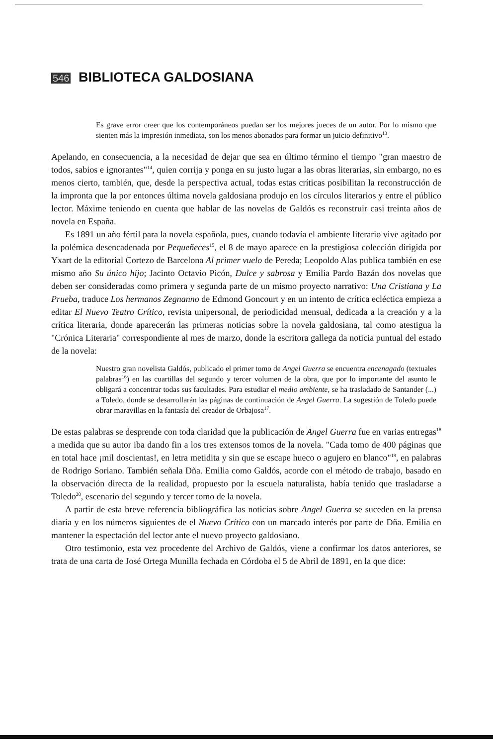546 BIBLIOTECA GALDOSIANA
Es grave error creer que los contemporáneos puedan ser los mejores jueces de un autor. Por lo mismo que sienten más la impresión inmediata, son los menos abonados para formar un juicio definitivo<sup>13</sup>.
Apelando, en consecuencia, a la necesidad de dejar que sea en último término el tiempo "gran maestro de todos, sabios e ignorantes"<sup>14</sup>, quien corrija y ponga en su justo lugar a las obras literarias, sin embargo, no es menos cierto, también, que, desde la perspectiva actual, todas estas críticas posibilitan la reconstrucción de la impronta que la por entonces última novela galdosiana produjo en los círculos literarios y entre el público lector. Máxime teniendo en cuenta que hablar de las novelas de Galdós es reconstruir casi treinta años de novela en España.
Es 1891 un año fértil para la novela española, pues, cuando todavía el ambiente literario vive agitado por la polémica desencadenada por Pequeñeces<sup>15</sup>, el 8 de mayo aparece en la prestigiosa colección dirigida por Yxart de la editorial Cortezo de Barcelona Al primer vuelo de Pereda; Leopoldo Alas publica también en ese mismo año Su único hijo; Jacinto Octavio Picón, Dulce y sabrosa y Emilia Pardo Bazán dos novelas que deben ser consideradas como primera y segunda parte de un mismo proyecto narrativo: Una Cristiana y La Prueba, traduce Los hermanos Zegnanno de Edmond Goncourt y en un intento de crítica ecléctica empieza a editar El Nuevo Teatro Crítico, revista unipersonal, de periodicidad mensual, dedicada a la creación y a la crítica literaria, donde aparecerán las primeras noticias sobre la novela galdosiana, tal como atestigua la "Crónica Literaria" correspondiente al mes de marzo, donde la escritora gallega da noticia puntual del estado de la novela:
Nuestro gran novelista Galdós, publicado el primer tomo de Angel Guerra se encuentra encenagado (textuales palabras<sup>16</sup>) en las cuartillas del segundo y tercer volumen de la obra, que por lo importante del asunto le obligará a concentrar todas sus facultades. Para estudiar el medio ambiente, se ha trasladado de Santander (...) a Toledo, donde se desarrollarán las páginas de continuación de Angel Guerra. La sugestión de Toledo puede obrar maravillas en la fantasía del creador de Orbajosa<sup>17</sup>.
De estas palabras se desprende con toda claridad que la publicación de Angel Guerra fue en varias entregas<sup>18</sup> a medida que su autor iba dando fin a los tres extensos tomos de la novela. "Cada tomo de 400 páginas que en total hace ¡mil doscientas!, en letra metidita y sin que se escape hueco o agujero en blanco"<sup>19</sup>, en palabras de Rodrigo Soriano. También señala Dña. Emilia como Galdós, acorde con el método de trabajo, basado en la observación directa de la realidad, propuesto por la escuela naturalista, había tenido que trasladarse a Toledo<sup>20</sup>, escenario del segundo y tercer tomo de la novela.
A partir de esta breve referencia bibliográfica las noticias sobre Angel Guerra se suceden en la prensa diaria y en los números siguientes de el Nuevo Crítico con un marcado interés por parte de Dña. Emilia en mantener la espectación del lector ante el nuevo proyecto galdosiano.
Otro testimonio, esta vez procedente del Archivo de Galdós, viene a confirmar los datos anteriores, se trata de una carta de José Ortega Munilla fechada en Córdoba el 5 de Abril de 1891, en la que dice: